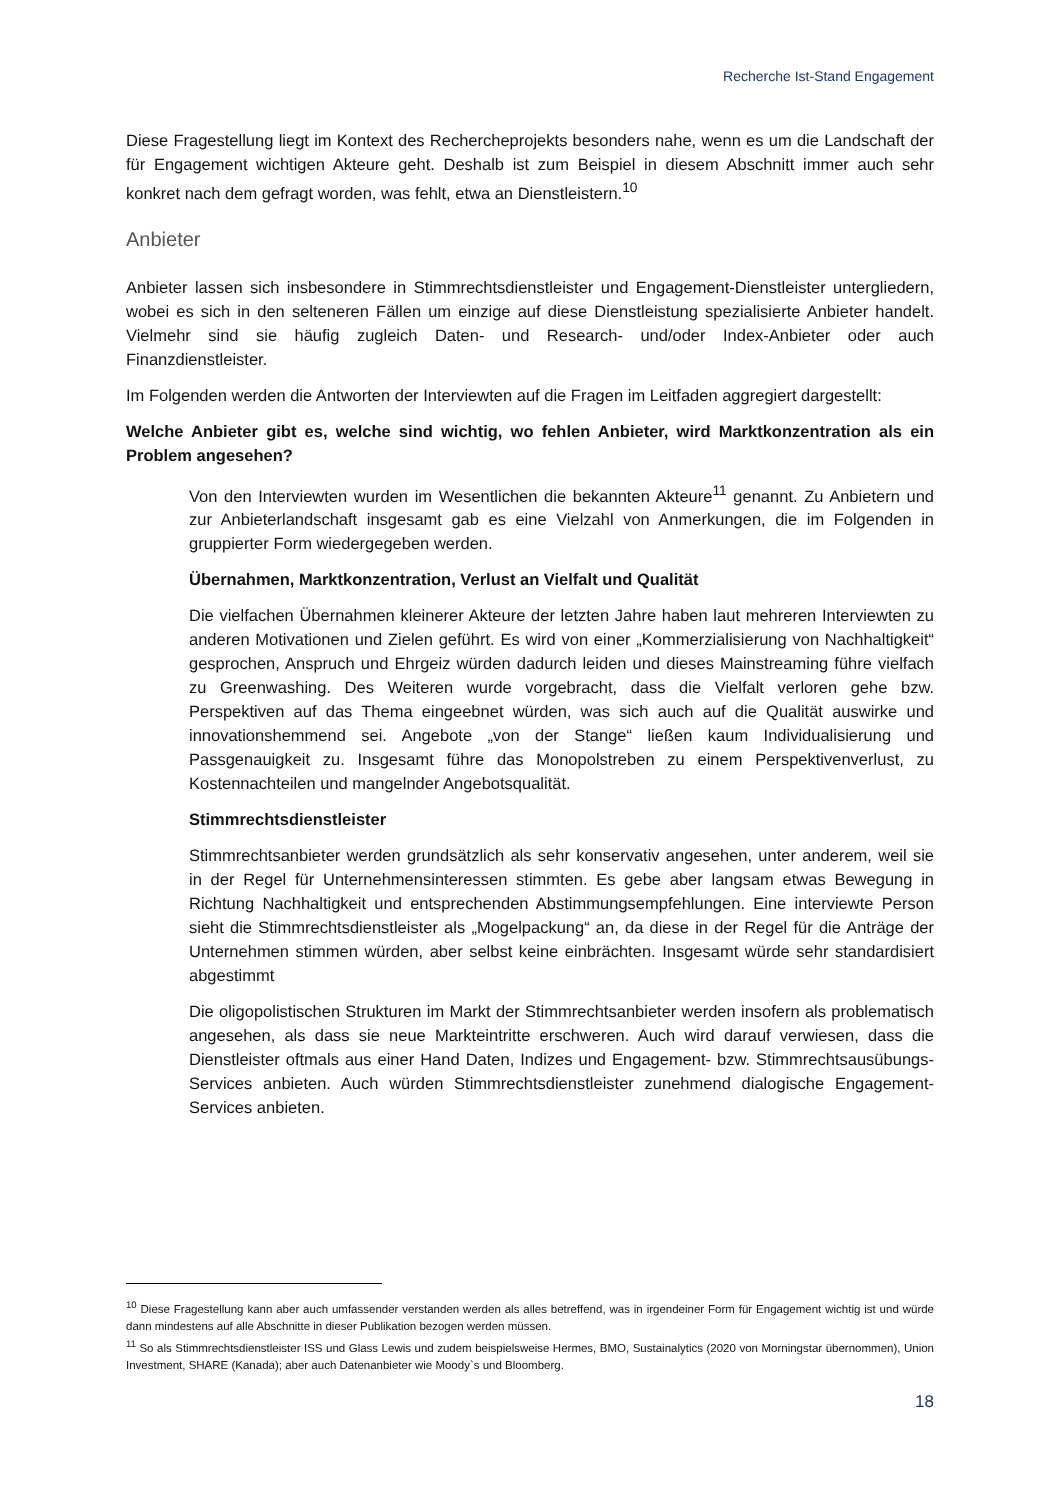Recherche Ist-Stand Engagement
Diese Fragestellung liegt im Kontext des Rechercheprojekts besonders nahe, wenn es um die Landschaft der für Engagement wichtigen Akteure geht. Deshalb ist zum Beispiel in diesem Abschnitt immer auch sehr konkret nach dem gefragt worden, was fehlt, etwa an Dienstleistern.<sup>10</sup>
Anbieter
Anbieter lassen sich insbesondere in Stimmrechtsdienstleister und Engagement-Dienstleister untergliedern, wobei es sich in den selteneren Fällen um einzige auf diese Dienstleistung spezialisierte Anbieter handelt. Vielmehr sind sie häufig zugleich Daten- und Research- und/oder Index-Anbieter oder auch Finanzdienstleister.
Im Folgenden werden die Antworten der Interviewten auf die Fragen im Leitfaden aggregiert dargestellt:
Welche Anbieter gibt es, welche sind wichtig, wo fehlen Anbieter, wird Marktkonzentration als ein Problem angesehen?
Von den Interviewten wurden im Wesentlichen die bekannten Akteure<sup>11</sup> genannt. Zu Anbietern und zur Anbieterlandschaft insgesamt gab es eine Vielzahl von Anmerkungen, die im Folgenden in gruppierter Form wiedergegeben werden.
Übernahmen, Marktkonzentration, Verlust an Vielfalt und Qualität
Die vielfachen Übernahmen kleinerer Akteure der letzten Jahre haben laut mehreren Interviewten zu anderen Motivationen und Zielen geführt. Es wird von einer „Kommerzialisierung von Nachhaltigkeit“ gesprochen, Anspruch und Ehrgeiz würden dadurch leiden und dieses Mainstreaming führe vielfach zu Greenwashing. Des Weiteren wurde vorgebracht, dass die Vielfalt verloren gehe bzw. Perspektiven auf das Thema eingeebnet würden, was sich auch auf die Qualität auswirke und innovationshemmend sei. Angebote „von der Stange“ ließen kaum Individualisierung und Passgenauigkeit zu. Insgesamt führe das Monopolstreben zu einem Perspektivenverlust, zu Kostennachteilen und mangelnder Angebotsqualität.
Stimmrechtsdienstleister
Stimmrechtsanbieter werden grundsätzlich als sehr konservativ angesehen, unter anderem, weil sie in der Regel für Unternehmensinteressen stimmten. Es gebe aber langsam etwas Bewegung in Richtung Nachhaltigkeit und entsprechenden Abstimmungsempfehlungen. Eine interviewte Person sieht die Stimmrechtsdienstleister als „Mogelpackung“ an, da diese in der Regel für die Anträge der Unternehmen stimmen würden, aber selbst keine einbrächten. Insgesamt würde sehr standardisiert abgestimmt
Die oligopolistischen Strukturen im Markt der Stimmrechtsanbieter werden insofern als problematisch angesehen, als dass sie neue Markteintritte erschweren. Auch wird darauf verwiesen, dass die Dienstleister oftmals aus einer Hand Daten, Indizes und Engagement- bzw. Stimmrechtsausübungs-Services anbieten. Auch würden Stimmrechtsdienstleister zunehmend dialogische Engagement-Services anbieten.
<sup>10</sup> Diese Fragestellung kann aber auch umfassender verstanden werden als alles betreffend, was in irgendeiner Form für Engagement wichtig ist und würde dann mindestens auf alle Abschnitte in dieser Publikation bezogen werden müssen.
<sup>11</sup> So als Stimmrechtsdienstleister ISS und Glass Lewis und zudem beispielsweise Hermes, BMO, Sustainalytics (2020 von Morningstar übernommen), Union Investment, SHARE (Kanada); aber auch Datenanbieter wie Moody`s und Bloomberg.
18